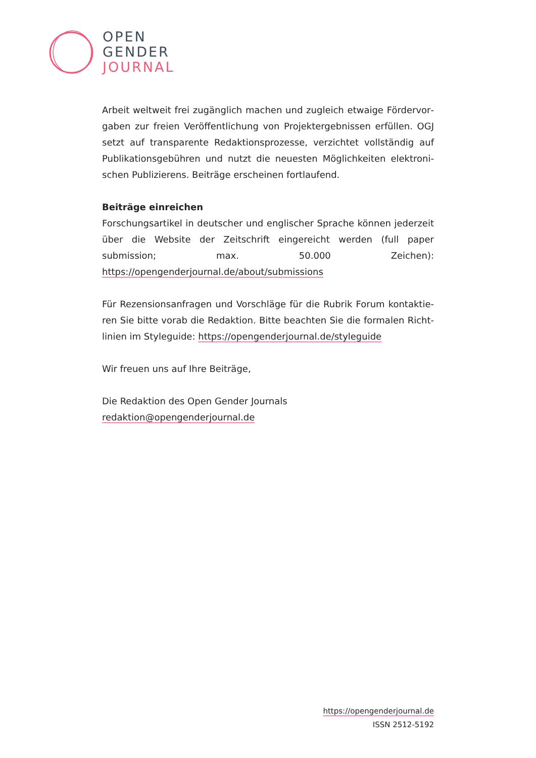OPEN
GENDER
JOURNAL
Arbeit weltweit frei zugänglich machen und zugleich etwaige Fördervor­gaben zur freien Veröffentlichung von Projektergebnissen erfüllen. OGJ setzt auf transparente Redaktionsprozesse, verzichtet vollständig auf Publikationsgebühren und nutzt die neuesten Möglichkeiten elektroni­schen Publizierens. Beiträge erscheinen fortlaufend.
Beiträge einreichen
Forschungsartikel in deutscher und englischer Sprache können jederzeit über die Website der Zeitschrift eingereicht werden (full paper submission; max. 50.000 Zeichen): https://opengenderjournal.de/about/submissions
Für Rezensionsanfragen und Vorschläge für die Rubrik Forum kontaktie­ren Sie bitte vorab die Redaktion. Bitte beachten Sie die formalen Richt­linien im Styleguide: https://opengenderjournal.de/styleguide
Wir freuen uns auf Ihre Beiträge,
Die Redaktion des Open Gender Journals
redaktion@opengenderjournal.de
https://opengenderjournal.de
ISSN 2512-5192